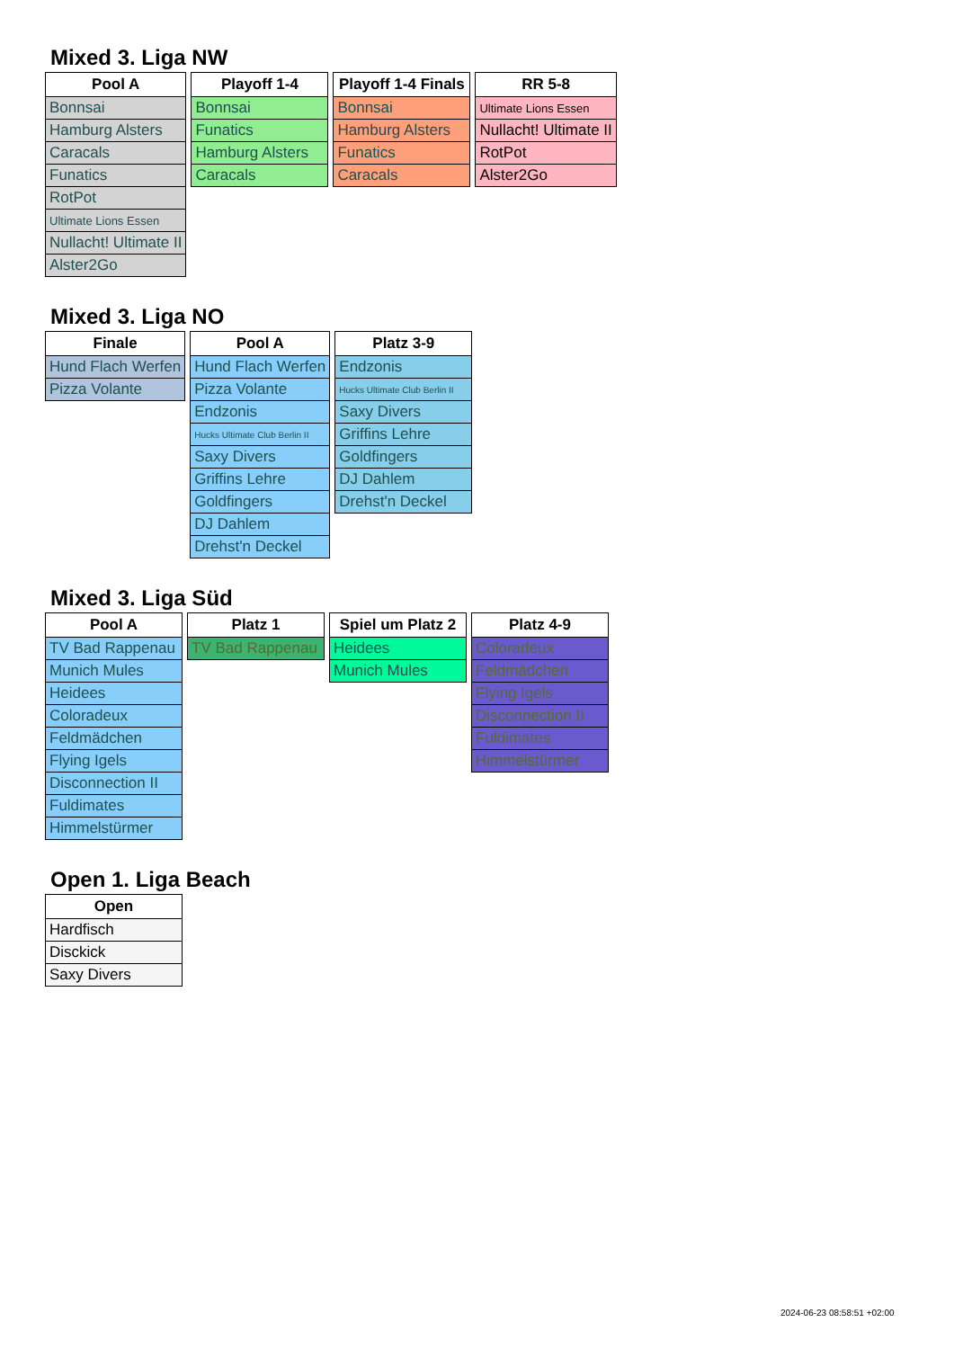Mixed 3. Liga NW
| Pool A |
| --- |
| Bonnsai |
| Hamburg Alsters |
| Caracals |
| Funatics |
| RotPot |
| Ultimate Lions Essen |
| Nullacht! Ultimate II |
| Alster2Go |
| Playoff 1-4 |
| --- |
| Bonnsai |
| Funatics |
| Hamburg Alsters |
| Caracals |
| Playoff 1-4 Finals |
| --- |
| Bonnsai |
| Hamburg Alsters |
| Funatics |
| Caracals |
| RR 5-8 |
| --- |
| Ultimate Lions Essen |
| Nullacht! Ultimate II |
| RotPot |
| Alster2Go |
Mixed 3. Liga NO
| Finale |
| --- |
| Hund Flach Werfen |
| Pizza Volante |
| Pool A |
| --- |
| Hund Flach Werfen |
| Pizza Volante |
| Endzonis |
| Hucks Ultimate Club Berlin II |
| Saxy Divers |
| Griffins Lehre |
| Goldfingers |
| DJ Dahlem |
| Drehst'n Deckel |
| Platz 3-9 |
| --- |
| Endzonis |
| Hucks Ultimate Club Berlin II |
| Saxy Divers |
| Griffins Lehre |
| Goldfingers |
| DJ Dahlem |
| Drehst'n Deckel |
Mixed 3. Liga Süd
| Pool A |
| --- |
| TV Bad Rappenau |
| Munich Mules |
| Heidees |
| Coloradeux |
| Feldmädchen |
| Flying Igels |
| Disconnection II |
| Fuldimates |
| Himmelstürmer |
| Platz 1 |
| --- |
| TV Bad Rappenau |
| Spiel um Platz 2 |
| --- |
| Heidees |
| Munich Mules |
| Platz 4-9 |
| --- |
| Coloradeux |
| Feldmädchen |
| Flying Igels |
| Disconnection II |
| Fuldimates |
| Himmelstürmer |
Open 1. Liga Beach
| Open |
| --- |
| Hardfisch |
| Disckick |
| Saxy Divers |
2024-06-23 08:58:51 +02:00